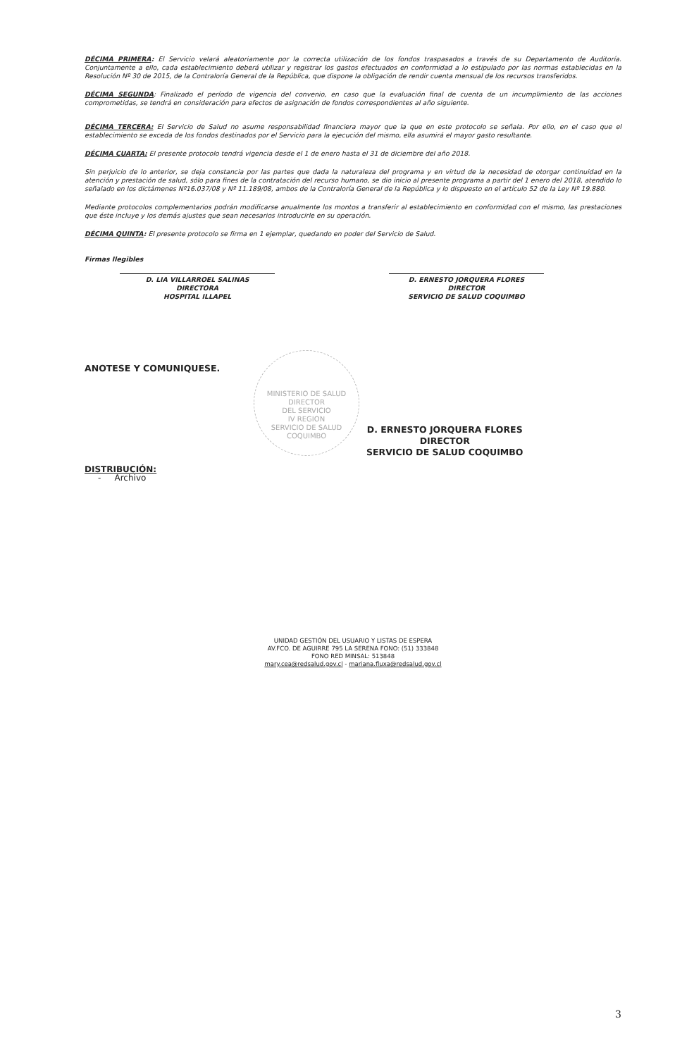DÉCIMA PRIMERA: El Servicio velará aleatoriamente por la correcta utilización de los fondos traspasados a través de su Departamento de Auditoría. Conjuntamente a ello, cada establecimiento deberá utilizar y registrar los gastos efectuados en conformidad a lo estipulado por las normas establecidas en la Resolución Nº 30 de 2015, de la Contraloría General de la República, que dispone la obligación de rendir cuenta mensual de los recursos transferidos.
DÉCIMA SEGUNDA: Finalizado el período de vigencia del convenio, en caso que la evaluación final de cuenta de un incumplimiento de las acciones comprometidas, se tendrá en consideración para efectos de asignación de fondos correspondientes al año siguiente.
DÉCIMA TERCERA: El Servicio de Salud no asume responsabilidad financiera mayor que la que en este protocolo se señala. Por ello, en el caso que el establecimiento se exceda de los fondos destinados por el Servicio para la ejecución del mismo, ella asumirá el mayor gasto resultante.
DÉCIMA CUARTA: El presente protocolo tendrá vigencia desde el 1 de enero hasta el 31 de diciembre del año 2018.
Sin perjuicio de lo anterior, se deja constancia por las partes que dada la naturaleza del programa y en virtud de la necesidad de otorgar continuidad en la atención y prestación de salud, sólo para fines de la contratación del recurso humano, se dio inicio al presente programa a partir del 1 enero del 2018, atendido lo señalado en los dictámenes Nº16.037/08 y Nº 11.189/08, ambos de la Contraloría General de la República y lo dispuesto en el artículo 52 de la Ley Nº 19.880.
Mediante protocolos complementarios podrán modificarse anualmente los montos a transferir al establecimiento en conformidad con el mismo, las prestaciones que éste incluye y los demás ajustes que sean necesarios introducirle en su operación.
DÉCIMA QUINTA: El presente protocolo se firma en 1 ejemplar, quedando en poder del Servicio de Salud.
Firmas Ilegibles
D. LIA VILLARROEL SALINAS
DIRECTORA
HOSPITAL ILLAPEL
D. ERNESTO JORQUERA FLORES
DIRECTOR
SERVICIO DE SALUD COQUIMBO
ANOTESE Y COMUNIQUESE.
MINISTERIO DE SALUD
DIRECTOR
DEL SERVICIO
IV REGION
SERVICIO DE SALUD COQUIMBO
D. ERNESTO JORQUERA FLORES
DIRECTOR
SERVICIO DE SALUD COQUIMBO
DISTRIBUCIÓN:
- Archivo
UNIDAD GESTIÓN DEL USUARIO Y LISTAS DE ESPERA
AV.FCO. DE AGUIRRE 795 LA SERENA FONO: (51) 333848
FONO RED MINSAL: 513848
mary.cea@redsalud.gov.cl - mariana.fluxa@redsalud.gov.cl
3